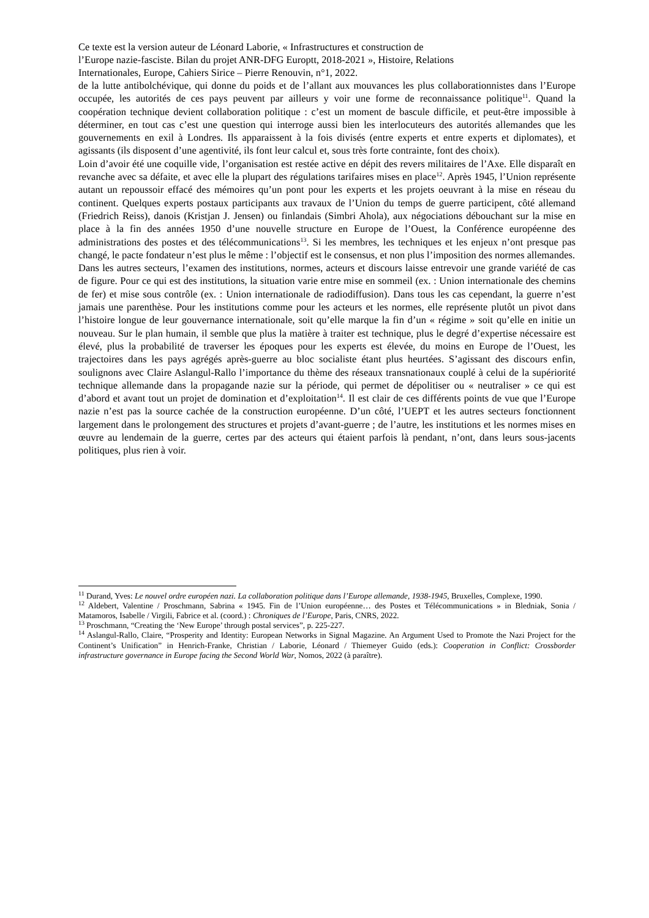Ce texte est la version auteur de Léonard Laborie, « Infrastructures et construction de
l’Europe nazie-fasciste. Bilan du projet ANR-DFG Europtt, 2018-2021 », Histoire, Relations
Internationales, Europe, Cahiers Sirice – Pierre Renouvin, n°1, 2022.
de la lutte antibolchévique, qui donne du poids et de l’allant aux mouvances les plus collaborationnistes dans l’Europe occupée, les autorités de ces pays peuvent par ailleurs y voir une forme de reconnaissance politique<sup>11</sup>. Quand la coopération technique devient collaboration politique : c’est un moment de bascule difficile, et peut-être impossible à déterminer, en tout cas c’est une question qui interroge aussi bien les interlocuteurs des autorités allemandes que les gouvernements en exil à Londres. Ils apparaissent à la fois divisés (entre experts et entre experts et diplomates), et agissants (ils disposent d’une agentivité, ils font leur calcul et, sous très forte contrainte, font des choix).
Loin d’avoir été une coquille vide, l’organisation est restée active en dépit des revers militaires de l’Axe. Elle disparaît en revanche avec sa défaite, et avec elle la plupart des régulations tarifaires mises en place<sup>12</sup>. Après 1945, l’Union représente autant un repoussoir effacé des mémoires qu’un pont pour les experts et les projets oeuvrant à la mise en réseau du continent. Quelques experts postaux participants aux travaux de l’Union du temps de guerre participent, côté allemand (Friedrich Reiss), danois (Kristjan J. Jensen) ou finlandais (Simbri Ahola), aux négociations débouchant sur la mise en place à la fin des années 1950 d’une nouvelle structure en Europe de l’Ouest, la Conférence européenne des administrations des postes et des télécommunications<sup>13</sup>. Si les membres, les techniques et les enjeux n’ont presque pas changé, le pacte fondateur n’est plus le même : l’objectif est le consensus, et non plus l’imposition des normes allemandes.
Dans les autres secteurs, l’examen des institutions, normes, acteurs et discours laisse entrevoir une grande variété de cas de figure. Pour ce qui est des institutions, la situation varie entre mise en sommeil (ex. : Union internationale des chemins de fer) et mise sous contrôle (ex. : Union internationale de radiodiffusion). Dans tous les cas cependant, la guerre n’est jamais une parenthèse. Pour les institutions comme pour les acteurs et les normes, elle représente plutôt un pivot dans l’histoire longue de leur gouvernance internationale, soit qu’elle marque la fin d’un « régime » soit qu’elle en initie un nouveau. Sur le plan humain, il semble que plus la matière à traiter est technique, plus le degré d’expertise nécessaire est élevé, plus la probabilité de traverser les époques pour les experts est élevée, du moins en Europe de l’Ouest, les trajectoires dans les pays agrégés après-guerre au bloc socialiste étant plus heurtées. S’agissant des discours enfin, soulignons avec Claire Aslangul-Rallo l’importance du thème des réseaux transnationaux couplé à celui de la supériorité technique allemande dans la propagande nazie sur la période, qui permet de dépolitiser ou « neutraliser » ce qui est d’abord et avant tout un projet de domination et d’exploitation<sup>14</sup>. Il est clair de ces différents points de vue que l’Europe nazie n’est pas la source cachée de la construction européenne. D’un côté, l’UEPT et les autres secteurs fonctionnent largement dans le prolongement des structures et projets d’avant-guerre ; de l’autre, les institutions et les normes mises en œuvre au lendemain de la guerre, certes par des acteurs qui étaient parfois là pendant, n’ont, dans leurs sous-jacents politiques, plus rien à voir.
<sup>11</sup> Durand, Yves: Le nouvel ordre européen nazi. La collaboration politique dans l’Europe allemande, 1938-1945, Bruxelles, Complexe, 1990.
<sup>12</sup> Aldebert, Valentine / Proschmann, Sabrina « 1945. Fin de l’Union européenne… des Postes et Télécommunications » in Bledniak, Sonia / Matamoros, Isabelle / Virgili, Fabrice et al. (coord.) : Chroniques de l’Europe, Paris, CNRS, 2022.
<sup>13</sup> Proschmann, “Creating the ‘New Europe’ through postal services”, p. 225-227.
<sup>14</sup> Aslangul-Rallo, Claire, “Prosperity and Identity: European Networks in Signal Magazine. An Argument Used to Promote the Nazi Project for the Continent’s Unification” in Henrich-Franke, Christian / Laborie, Léonard / Thiemeyer Guido (eds.): Cooperation in Conflict: Crossborder infrastructure governance in Europe facing the Second World War, Nomos, 2022 (à paraître).